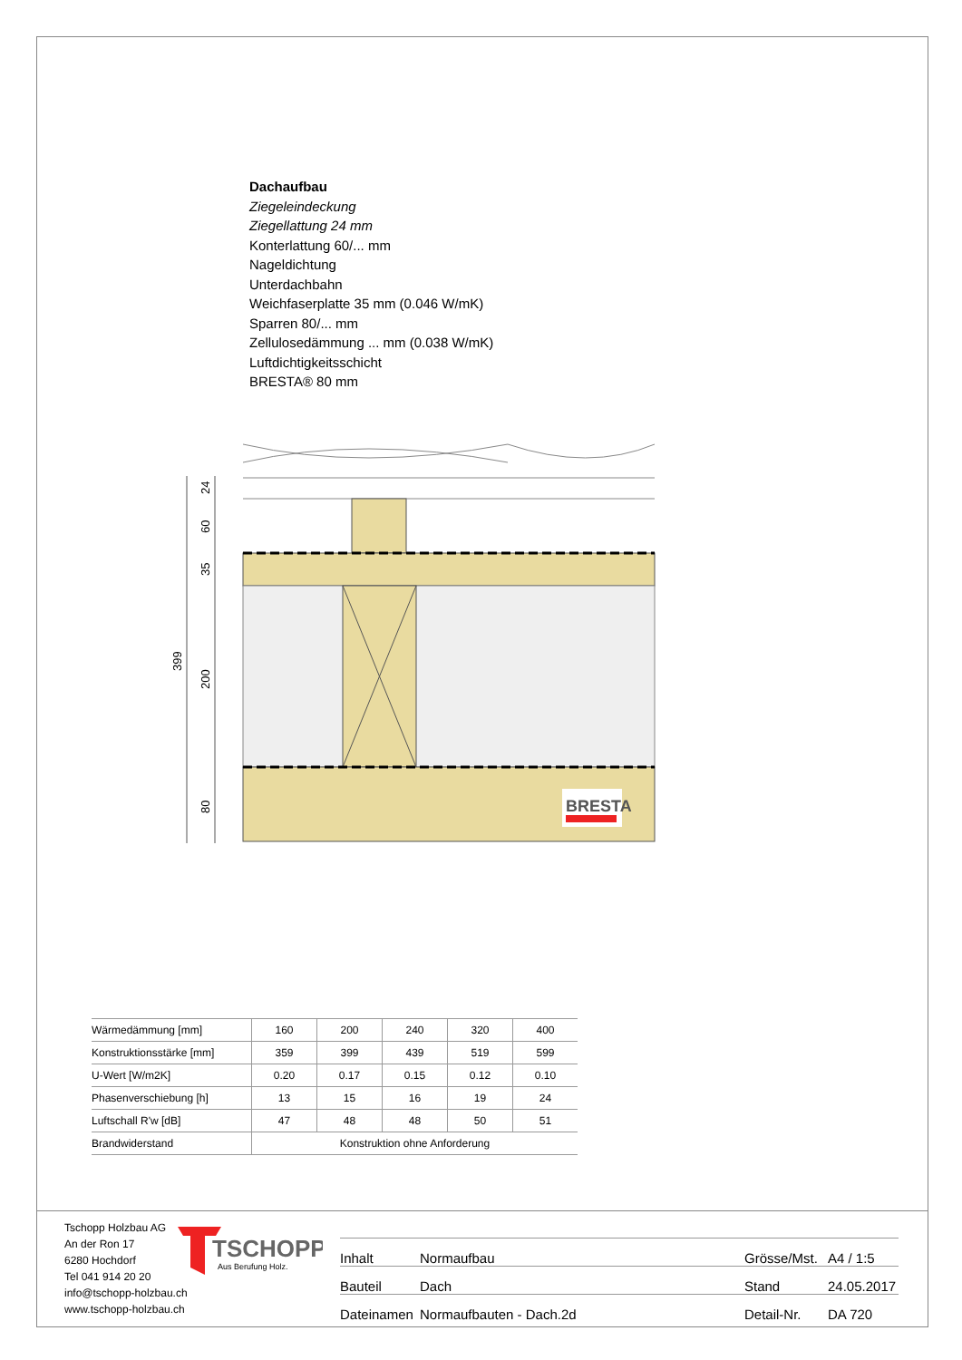Dachaufbau
Ziegeleindeckung
Ziegellattung 24 mm
Konterlattung 60/... mm
Nageldichtung
Unterdachbahn
Weichfaserplatte 35 mm (0.046 W/mK)
Sparren 80/... mm
Zellulosedämmung ... mm (0.038 W/mK)
Luftdichtigkeitsschicht
BRESTA® 80 mm
BRESTA
24
60
35
200
80
399
| Wärmedämmung [mm] | 160 | 200 | 240 | 320 | 400 |
| Konstruktionsstärke [mm] | 359 | 399 | 439 | 519 | 599 |
| U-Wert [W/m2K] | 0.20 | 0.17 | 0.15 | 0.12 | 0.10 |
| Phasenverschiebung [h] | 13 | 15 | 16 | 19 | 24 |
| Luftschall R'w [dB] | 47 | 48 | 48 | 50 | 51 |
| Brandwiderstand | Konstruktion ohne Anforderung | | | | |
Tschopp Holzbau AG
An der Ron 17
6280 Hochdorf
Tel 041 914 20 20
info@tschopp-holzbau.ch
www.tschopp-holzbau.ch
TSCHOPP
Aus Berufung Holz.
| Inhalt | Normaufbau | Grösse/Mst. | A4 / 1:5 |
| Bauteil | Dach | Stand | 24.05.2017 |
| Dateinamen | Normaufbauten - Dach.2d | Detail-Nr. | DA 720 |